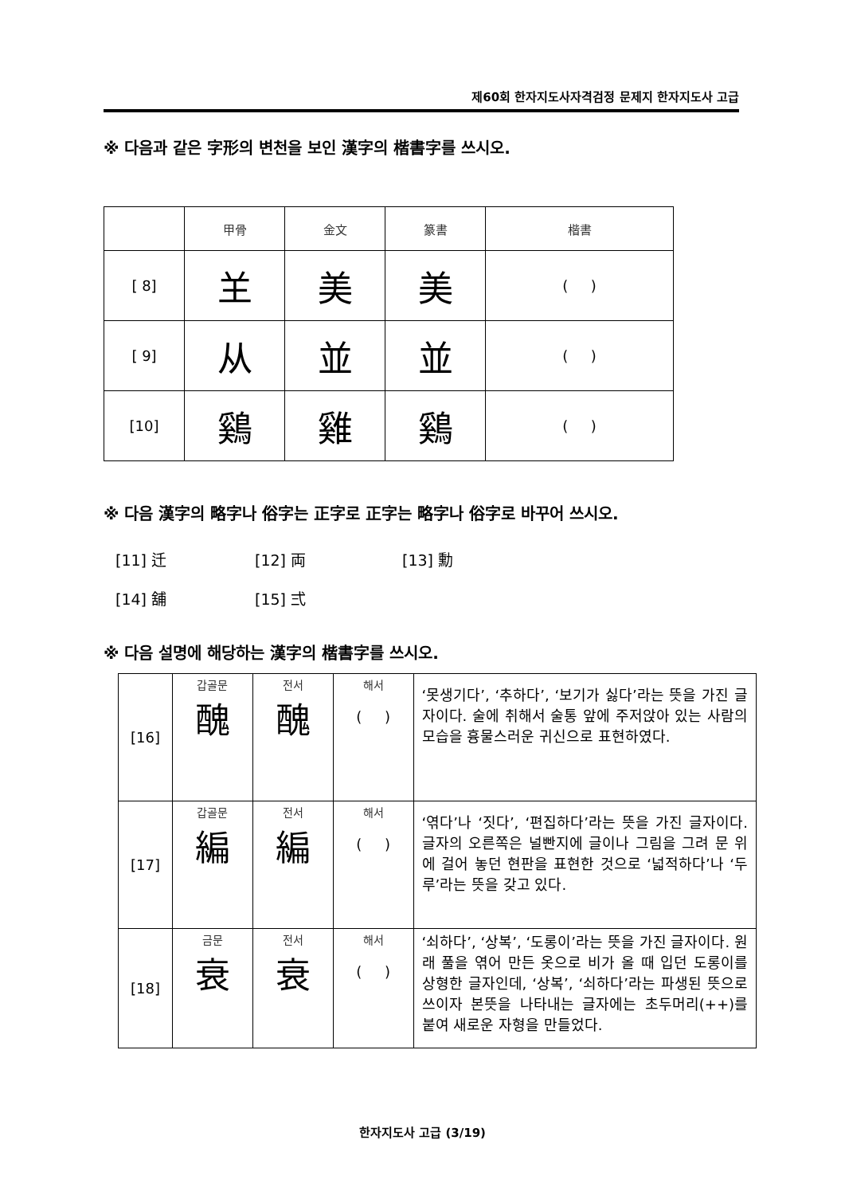제60회 한자지도사자격검정 문제지 한자지도사 고급
※ 다음과 같은 字形의 변천을 보인 漢字의 楷書字를 쓰시오.
| | 甲骨 | 金文 | 篆書 | 楷書 |
| [ 8] | 𦍌 | 美 | 美 | ( ) |
| [ 9] | 从 | 並 | 並 | ( ) |
| [10] | 鷄 | 雞 | 鷄 | ( ) |
※ 다음 漢字의 略字나 俗字는 正字로 正字는 略字나 俗字로 바꾸어 쓰시오.
[11] 迁 [12] 両 [13] 勳
[14] 舖 [15] 弍
※ 다음 설명에 해당하는 漢字의 楷書字를 쓰시오.
| [16] | 갑골문 醜 | 전서 醜 | 해서 ( ) | ‘못생기다’, ‘추하다’, ‘보기가 싫다’라는 뜻을 가진 글자이다. 술에 취해서 술통 앞에 주저앉아 있는 사람의 모습을 흉물스러운 귀신으로 표현하였다. |
| [17] | 갑골문 編 | 전서 編 | 해서 ( ) | ‘엮다’나 ‘짓다’, ‘편집하다’라는 뜻을 가진 글자이다. 글자의 오른쪽은 널빤지에 글이나 그림을 그려 문 위에 걸어 놓던 현판을 표현한 것으로 ‘넓적하다’나 ‘두루’라는 뜻을 갖고 있다. |
| [18] | 금문 衰 | 전서 衰 | 해서 ( ) | ‘쇠하다’, ‘상복’, ‘도롱이’라는 뜻을 가진 글자이다. 원래 풀을 엮어 만든 옷으로 비가 올 때 입던 도롱이를 상형한 글자인데, ‘상복’, ‘쇠하다’라는 파생된 뜻으로 쓰이자 본뜻을 나타내는 글자에는 초두머리(++)를 붙여 새로운 자형을 만들었다. |
한자지도사 고급 (3/19)